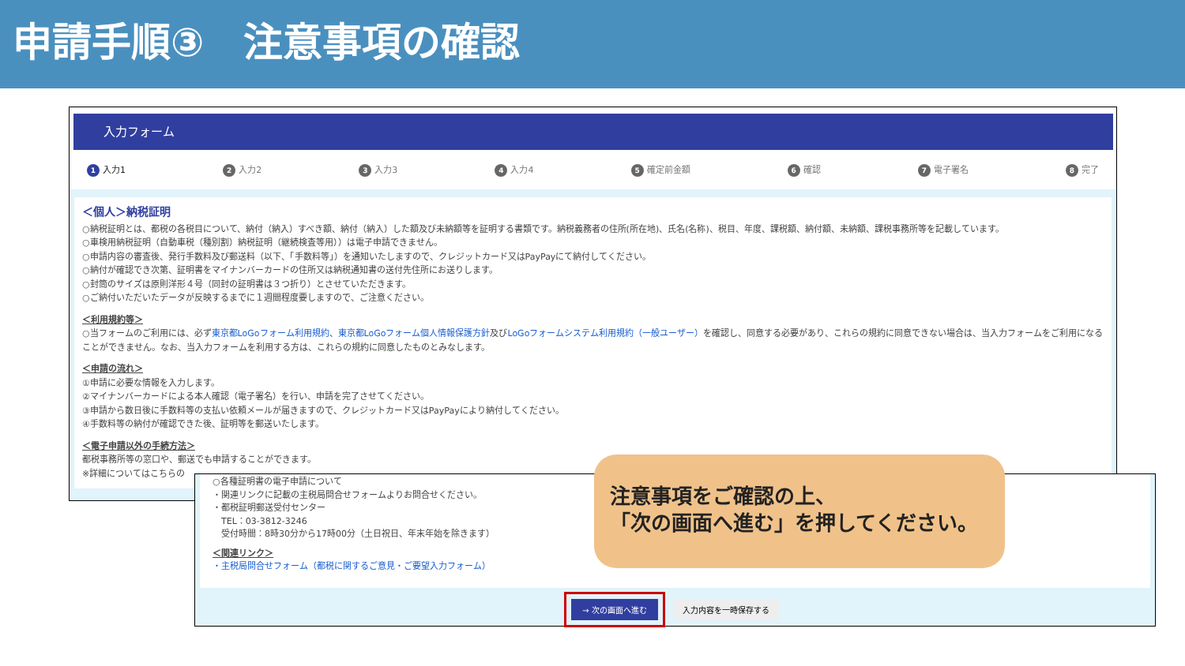申請手順③　注意事項の確認
入力フォーム
1 入力1 2 入力2 3 入力3 4 入力4 5 確定前金額 6 確認 7 電子署名 8 完了
＜個人＞納税証明
○納税証明とは、都税の各税目について、納付（納入）すべき額、納付（納入）した額及び未納額等を証明する書類です。納税義務者の住所(所在地)、氏名(名称)、税目、年度、課税額、納付額、未納額、課税事務所等を記載しています。
○車検用納税証明（自動車税（種別割）納税証明（継続検査等用））は電子申請できません。
○申請内容の審査後、発行手数料及び郵送料（以下、「手数料等」）を通知いたしますので、クレジットカード又はPayPayにて納付してください。
○納付が確認でき次第、証明書をマイナンバーカードの住所又は納税通知書の送付先住所にお送りします。
○封筒のサイズは原則洋形４号（同封の証明書は３つ折り）とさせていただきます。
○ご納付いただいたデータが反映するまでに１週間程度要しますので、ご注意ください。
＜利用規約等＞
○当フォームのご利用には、必ず東京都LoGoフォーム利用規約、東京都LoGoフォーム個人情報保護方針及びLoGoフォームシステム利用規約（一般ユーザー）を確認し、同意する必要があり、これらの規約に同意できない場合は、当入力フォームをご利用になることができません。なお、当入力フォームを利用する方は、これらの規約に同意したものとみなします。
＜申請の流れ＞
①申請に必要な情報を入力します。
②マイナンバーカードによる本人確認（電子署名）を行い、申請を完了させてください。
③申請から数日後に手数料等の支払い依頼メールが届きますので、クレジットカード又はPayPayにより納付してください。
④手数料等の納付が確認できた後、証明等を郵送いたします。
＜電子申請以外の手続方法＞
都税事務所等の窓口や、郵送でも申請することができます。
※詳細についてはこちらの
○各種証明書の電子申請について
・関連リンクに記載の主税局問合せフォームよりお問合せください。
・都税証明郵送受付センター
　TEL：03-3812-3246
　受付時間：8時30分から17時00分（土日祝日、年末年始を除きます）
＜関連リンク＞
・主税局問合せフォーム（都税に関するご意見・ご要望入力フォーム）
→ 次の画面へ進む 入力内容を一時保存する
注意事項をご確認の上、
「次の画面へ進む」を押してください。